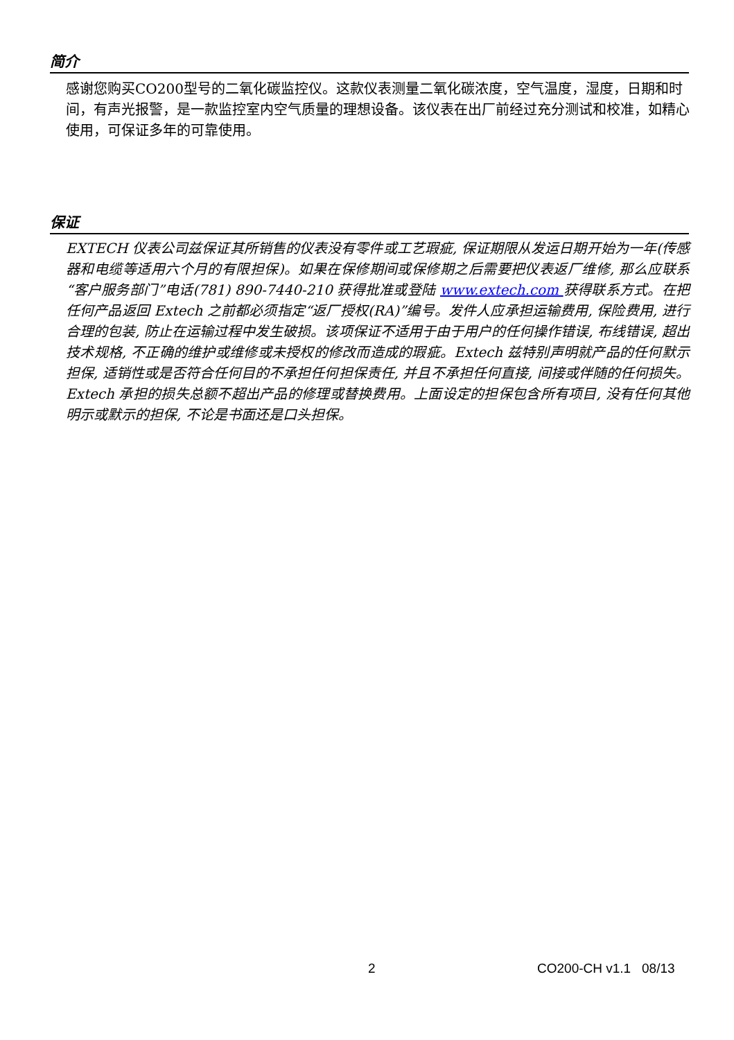简介
感谢您购买CO200型号的二氧化碳监控仪。这款仪表测量二氧化碳浓度，空气温度，湿度，日期和时间，有声光报警，是一款监控室内空气质量的理想设备。该仪表在出厂前经过充分测试和校准，如精心使用，可保证多年的可靠使用。
保证
EXTECH 仪表公司兹保证其所销售的仪表没有零件或工艺瑕疵, 保证期限从发运日期开始为一年(传感器和电缆等适用六个月的有限担保)。如果在保修期间或保修期之后需要把仪表返厂维修, 那么应联系“客户服务部门”电话(781) 890-7440-210 获得批准或登陆 www.extech.com 获得联系方式。在把任何产品返回 Extech 之前都必须指定“返厂授权(RA)”编号。发件人应承担运输费用, 保险费用, 进行合理的包装, 防止在运输过程中发生破损。该项保证不适用于由于用户的任何操作错误, 布线错误, 超出技术规格, 不正确的维护或维修或未授权的修改而造成的瑕疵。Extech 兹特别声明就产品的任何默示担保, 适销性或是否符合任何目的不承担任何担保责任, 并且不承担任何直接, 间接或伴随的任何损失。Extech 承担的损失总额不超出产品的修理或替换费用。上面设定的担保包含所有项目, 没有任何其他明示或默示的担保, 不论是书面还是口头担保。
2 CO200-CH v1.1 08/13